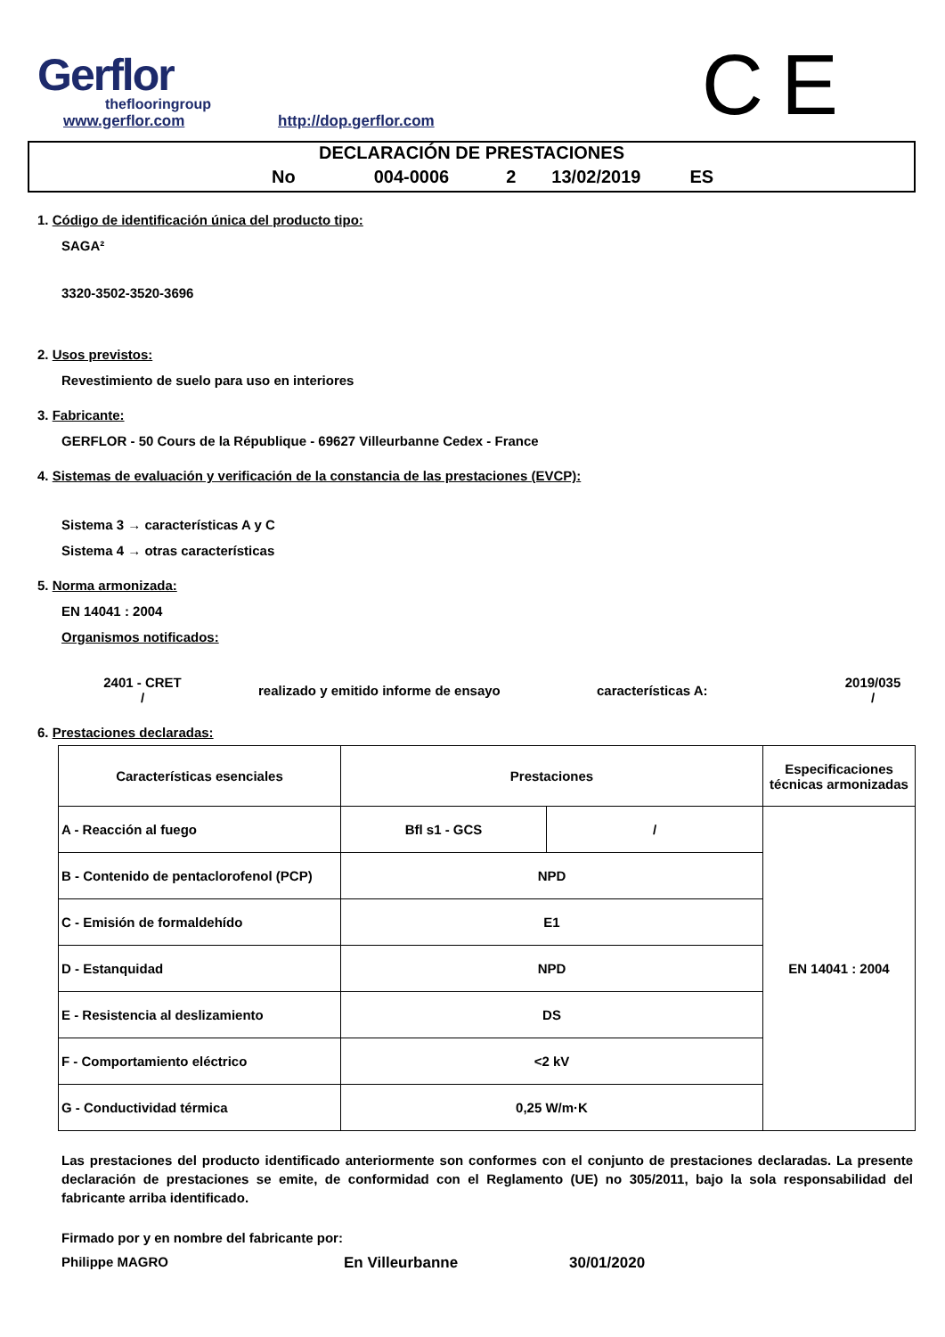CE
Gerflor
theflooringroup
www.gerflor.com
http://dop.gerflor.com
DECLARACIÓN DE PRESTACIONES
No 004-0006 2 13/02/2019 ES
1. Código de identificación única del producto tipo:
SAGA²
3320-3502-3520-3696
2. Usos previstos:
Revestimiento de suelo para uso en interiores
3. Fabricante:
GERFLOR - 50 Cours de la République - 69627 Villeurbanne Cedex - France
4. Sistemas de evaluación y verificación de la constancia de las prestaciones (EVCP):
Sistema 3 → características A y C
Sistema 4 → otras características
5. Norma armonizada:
EN 14041 : 2004
Organismos notificados:
2401 - CRET
/
realizado y emitido informe de ensayo características A:
2019/035
/
6. Prestaciones declaradas:
| Características esenciales | Prestaciones | | Especificaciones técnicas armonizadas |
| A - Reacción al fuego | Bfl s1 - GCS | / | EN 14041 : 2004 |
| B - Contenido de pentaclorofenol (PCP) | NPD | | |
| C - Emisión de formaldehído | E1 | | |
| D - Estanquidad | NPD | | |
| E - Resistencia al deslizamiento | DS | | |
| F - Comportamiento eléctrico | <2 kV | | |
| G - Conductividad térmica | 0,25 W/m·K | | |
Las prestaciones del producto identificado anteriormente son conformes con el conjunto de prestaciones declaradas. La presente declaración de prestaciones se emite, de conformidad con el Reglamento (UE) no 305/2011, bajo la sola responsabilidad del fabricante arriba identificado.
Firmado por y en nombre del fabricante por:
Philippe MAGRO En Villeurbanne 30/01/2020